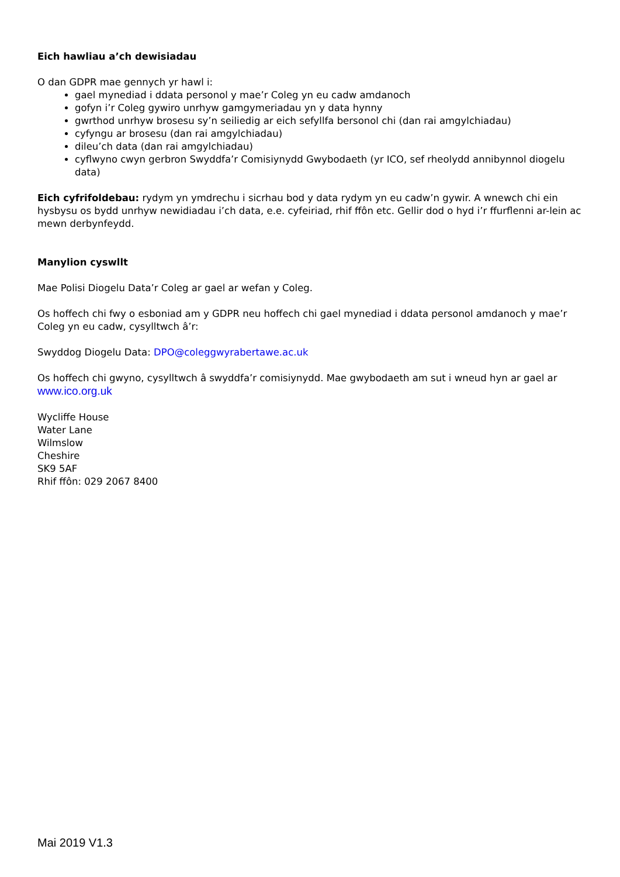Eich hawliau a’ch dewisiadau
O dan GDPR mae gennych yr hawl i:
gael mynediad i ddata personol y mae’r Coleg yn eu cadw amdanoch
gofyn i’r Coleg gywiro unrhyw gamgymeriadau yn y data hynny
gwrthod unrhyw brosesu sy’n seiliedig ar eich sefyllfa bersonol chi (dan rai amgylchiadau)
cyfyngu ar brosesu (dan rai amgylchiadau)
dileu’ch data (dan rai amgylchiadau)
cyflwyno cwyn gerbron Swyddfa’r Comisiynydd Gwybodaeth (yr ICO, sef rheolydd annibynnol diogelu data)
Eich cyfrifoldebau: rydym yn ymdrechu i sicrhau bod y data rydym yn eu cadw’n gywir. A wnewch chi ein hysbysu os bydd unrhyw newidiadau i’ch data, e.e. cyfeiriad, rhif ffôn etc. Gellir dod o hyd i’r ffurflenni ar-lein ac mewn derbynfeydd.
Manylion cyswllt
Mae Polisi Diogelu Data’r Coleg ar gael ar wefan y Coleg.
Os hoffech chi fwy o esboniad am y GDPR neu hoffech chi gael mynediad i ddata personol amdanoch y mae’r Coleg yn eu cadw, cysylltwch â’r:
Swyddog Diogelu Data: DPO@coleggwyrabertawe.ac.uk
Os hoffech chi gwyno, cysylltwch â swyddfa’r comisiynydd. Mae gwybodaeth am sut i wneud hyn ar gael ar www.ico.org.uk
Wycliffe House
Water Lane
Wilmslow
Cheshire
SK9 5AF
Rhif ffôn: 029 2067 8400
Mai 2019 V1.3